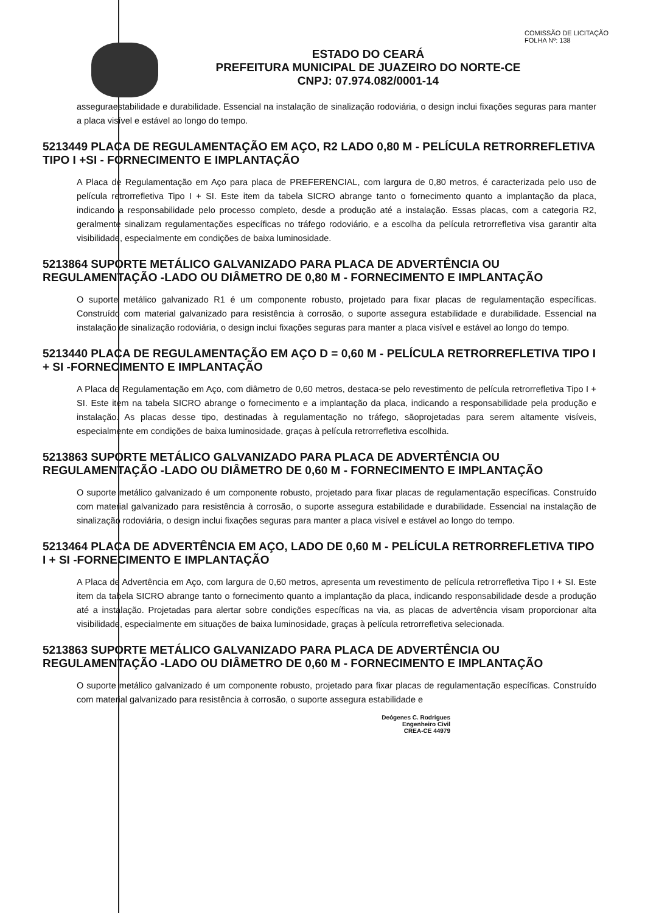COMISSÃO DE LICITAÇÃO
FOLHA Nº: 138
ESTADO DO CEARÁ
PREFEITURA MUNICIPAL DE JUAZEIRO DO NORTE-CE
CNPJ: 07.974.082/0001-14
asseguraestabilidade e durabilidade. Essencial na instalação de sinalização rodoviária, o design inclui fixações seguras para manter a placa visível e estável ao longo do tempo.
5213449 PLACA DE REGULAMENTAÇÃO EM AÇO, R2 LADO 0,80 M - PELÍCULA RETRORREFLETIVA TIPO I +SI - FORNECIMENTO E IMPLANTAÇÃO
A Placa de Regulamentação em Aço para placa de PREFERENCIAL, com largura de 0,80 metros, é caracterizada pelo uso de película retrorrefletiva Tipo I + SI. Este item da tabela SICRO abrange tanto o fornecimento quanto a implantação da placa, indicando a responsabilidade pelo processo completo, desde a produção até a instalação. Essas placas, com a categoria R2, geralmente sinalizam regulamentações específicas no tráfego rodoviário, e a escolha da película retrorrefletiva visa garantir alta visibilidade, especialmente em condições de baixa luminosidade.
5213864 SUPORTE METÁLICO GALVANIZADO PARA PLACA DE ADVERTÊNCIA OU REGULAMENTAÇÃO -LADO OU DIÂMETRO DE 0,80 M - FORNECIMENTO E IMPLANTAÇÃO
O suporte metálico galvanizado R1 é um componente robusto, projetado para fixar placas de regulamentação específicas. Construído com material galvanizado para resistência à corrosão, o suporte assegura estabilidade e durabilidade. Essencial na instalação de sinalização rodoviária, o design inclui fixações seguras para manter a placa visível e estável ao longo do tempo.
5213440 PLACA DE REGULAMENTAÇÃO EM AÇO D = 0,60 M - PELÍCULA RETRORREFLETIVA TIPO I + SI -FORNECIMENTO E IMPLANTAÇÃO
A Placa de Regulamentação em Aço, com diâmetro de 0,60 metros, destaca-se pelo revestimento de película retrorrefletiva Tipo I + SI. Este item na tabela SICRO abrange o fornecimento e a implantação da placa, indicando a responsabilidade pela produção e instalação. As placas desse tipo, destinadas à regulamentação no tráfego, sãoprojetadas para serem altamente visíveis, especialmente em condições de baixa luminosidade, graças à película retrorrefletiva escolhida.
5213863 SUPORTE METÁLICO GALVANIZADO PARA PLACA DE ADVERTÊNCIA OU REGULAMENTAÇÃO -LADO OU DIÂMETRO DE 0,60 M - FORNECIMENTO E IMPLANTAÇÃO
O suporte metálico galvanizado é um componente robusto, projetado para fixar placas de regulamentação específicas. Construído com material galvanizado para resistência à corrosão, o suporte assegura estabilidade e durabilidade. Essencial na instalação de sinalização rodoviária, o design inclui fixações seguras para manter a placa visível e estável ao longo do tempo.
5213464 PLACA DE ADVERTÊNCIA EM AÇO, LADO DE 0,60 M - PELÍCULA RETRORREFLETIVA TIPO I + SI -FORNECIMENTO E IMPLANTAÇÃO
A Placa de Advertência em Aço, com largura de 0,60 metros, apresenta um revestimento de película retrorrefletiva Tipo I + SI. Este item da tabela SICRO abrange tanto o fornecimento quanto a implantação da placa, indicando responsabilidade desde a produção até a instalação. Projetadas para alertar sobre condições específicas na via, as placas de advertência visam proporcionar alta visibilidade, especialmente em situações de baixa luminosidade, graças à película retrorrefletiva selecionada.
5213863 SUPORTE METÁLICO GALVANIZADO PARA PLACA DE ADVERTÊNCIA OU REGULAMENTAÇÃO -LADO OU DIÂMETRO DE 0,60 M - FORNECIMENTO E IMPLANTAÇÃO
O suporte metálico galvanizado é um componente robusto, projetado para fixar placas de regulamentação específicas. Construído com material galvanizado para resistência à corrosão, o suporte assegura estabilidade e
Deógenes C. Rodrigues
Engenheiro Civil
CREA-CE 44979